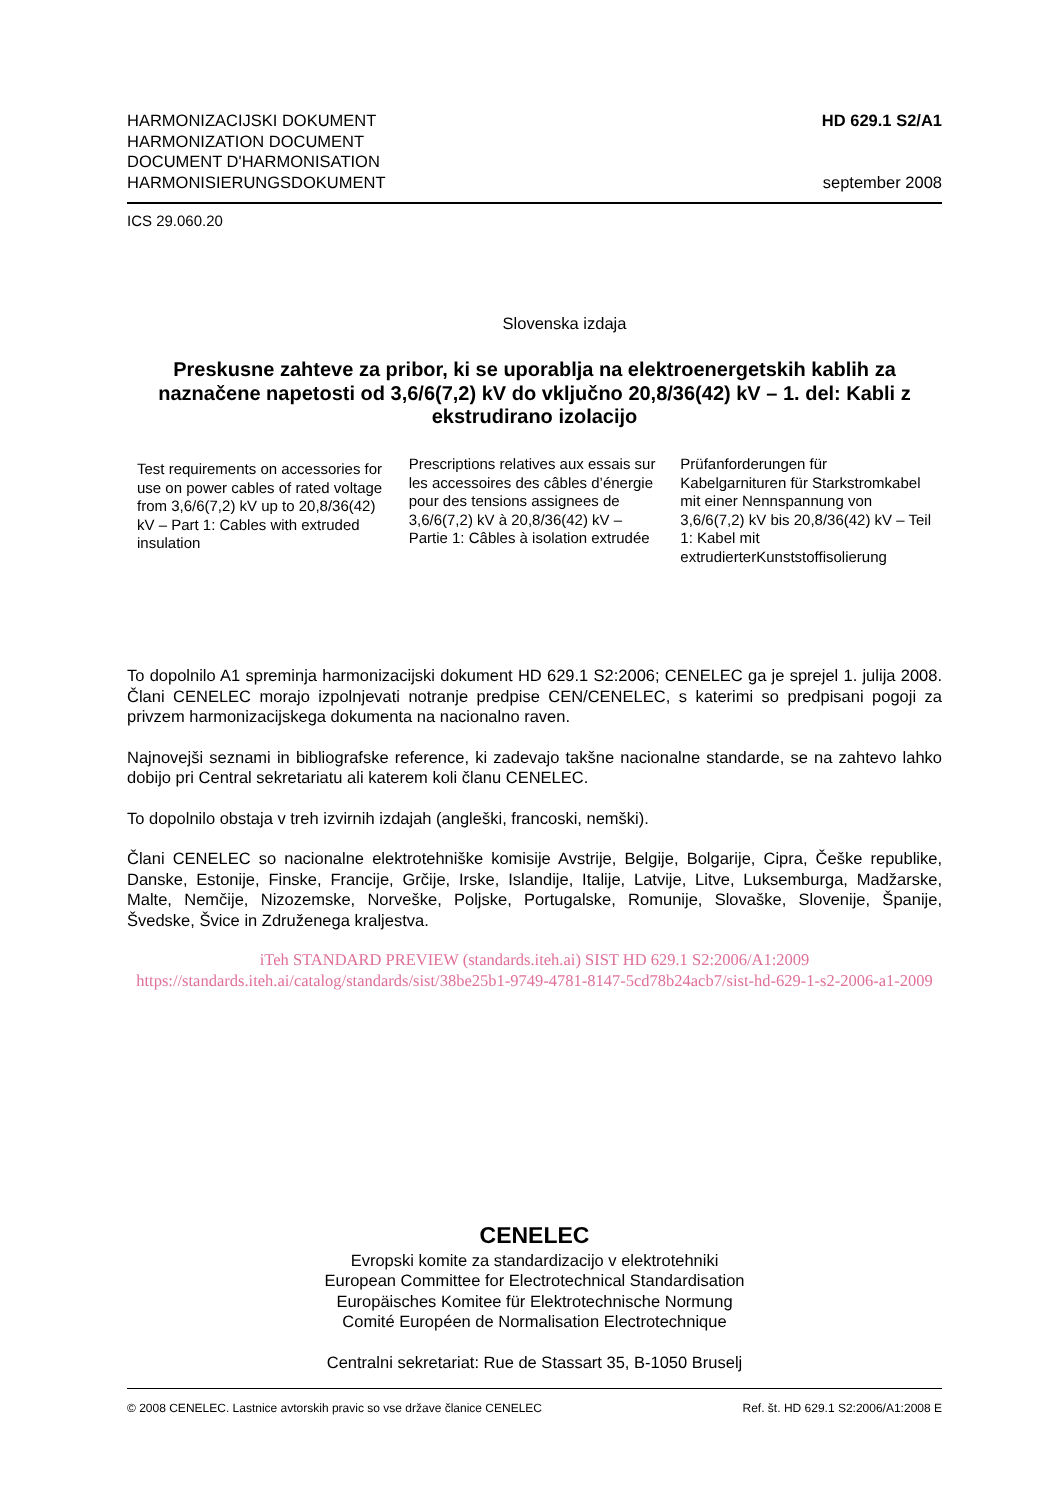HARMONIZACIJSKI DOKUMENT
HARMONIZATION DOCUMENT
DOCUMENT D'HARMONISATION
HARMONISIERUNGSDOKUMENT
HD 629.1 S2/A1
september 2008
ICS 29.060.20
Slovenska izdaja
Preskusne zahteve za pribor, ki se uporablja na elektroenergetskih kablih za naznačene napetosti od 3,6/6(7,2) kV do vključno 20,8/36(42) kV – 1. del: Kabli z ekstrudirano izolacijo
Test requirements on accessories for use on power cables of rated voltage from 3,6/6(7,2) kV up to 20,8/36(42) kV – Part 1: Cables with extruded insulation
Prescriptions relatives aux essais sur les accessoires des câbles d’énergie pour des tensions assignees de 3,6/6(7,2) kV à 20,8/36(42) kV – Partie 1: Câbles à isolation extrudée
Prüfanforderungen für Kabelgarnituren für Starkstromkabel mit einer Nennspannung von 3,6/6(7,2) kV bis 20,8/36(42) kV – Teil 1: Kabel mit extrudierterKunststoffisolierung
To dopolnilo A1 spreminja harmonizacijski dokument HD 629.1 S2:2006; CENELEC ga je sprejel 1. julija 2008. Člani CENELEC morajo izpolnjevati notranje predpise CEN/CENELEC, s katerimi so predpisani pogoji za privzem harmonizacijskega dokumenta na nacionalno raven.
Najnovejši seznami in bibliografske reference, ki zadevajo takšne nacionalne standarde, se na zahtevo lahko dobijo pri Central sekretariatu ali katerem koli članu CENELEC.
To dopolnilo obstaja v treh izvirnih izdajah (angleški, francoski, nemški).
Člani CENELEC so nacionalne elektrotehniške komisije Avstrije, Belgije, Bolgarije, Cipra, Češke republike, Danske, Estonije, Finske, Francije, Grčije, Irske, Islandije, Italije, Latvije, Litve, Luksemburga, Madžarske, Malte, Nemčije, Nizozemske, Norveške, Poljske, Portugalske, Romunije, Slovaške, Slovenije, Španije, Švedske, Švice in Združenega kraljestva.
iTeh STANDARD PREVIEW (standards.iteh.ai) SIST HD 629.1 S2:2006/A1:2009 https://standards.iteh.ai/catalog/standards/sist/38be25b1-9749-4781-8147-5cd78b24acb7/sist-hd-629-1-s2-2006-a1-2009
CENELEC
Evropski komite za standardizacijo v elektrotehniki
European Committee for Electrotechnical Standardisation
Europäisches Komitee für Elektrotechnische Normung
Comité Européen de Normalisation Electrotechnique
Centralni sekretariat: Rue de Stassart 35, B-1050 Bruselj
© 2008 CENELEC. Lastnice avtorskih pravic so vse države članice CENELEC Ref. št. HD 629.1 S2:2006/A1:2008 E